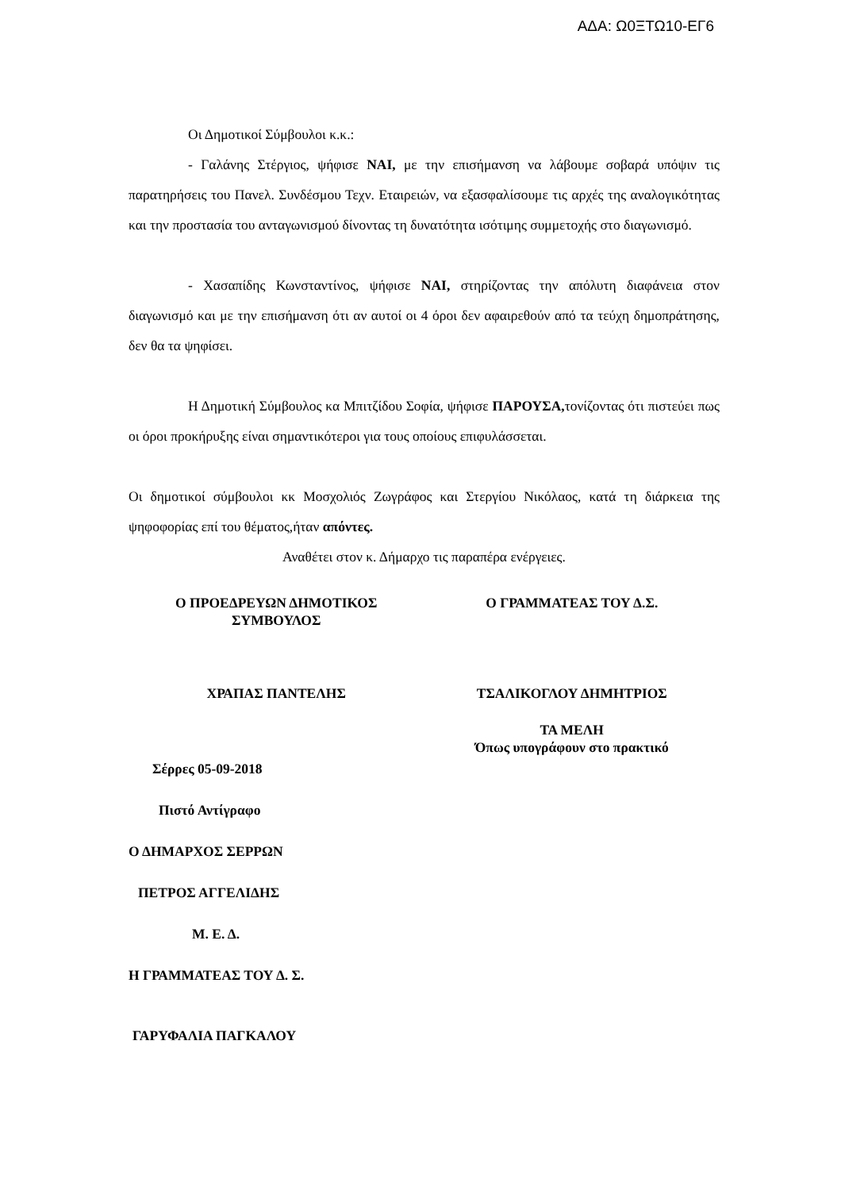ΑΔΑ: Ω0ΞΤΩ10-ΕΓ6
Οι Δημοτικοί Σύμβουλοι κ.κ.:
- Γαλάνης Στέργιος, ψήφισε ΝΑΙ, με την επισήμανση να λάβουμε σοβαρά υπόψιν τις παρατηρήσεις του Πανελ. Συνδέσμου Τεχν. Εταιρειών, να εξασφαλίσουμε τις αρχές της αναλογικότητας και την προστασία του ανταγωνισμού δίνοντας τη δυνατότητα ισότιμης συμμετοχής στο διαγωνισμό.
- Χασαπίδης Κωνσταντίνος, ψήφισε ΝΑΙ, στηρίζοντας την απόλυτη διαφάνεια στον διαγωνισμό και με την επισήμανση ότι αν αυτοί οι 4 όροι δεν αφαιρεθούν από τα τεύχη δημοπράτησης, δεν θα τα ψηφίσει.
Η Δημοτική Σύμβουλος κα Μπιτζίδου Σοφία, ψήφισε ΠΑΡΟΥΣΑ, τονίζοντας ότι πιστεύει πως οι όροι προκήρυξης είναι σημαντικότεροι για τους οποίους επιφυλάσσεται.
Οι δημοτικοί σύμβουλοι κκ Μοσχολιός Ζωγράφος και Στεργίου Νικόλαος, κατά τη διάρκεια της ψηφοφορίας επί του θέματος,ήταν απόντες.
Αναθέτει στον κ. Δήμαρχο τις παραπέρα ενέργειες.
Ο ΠΡΟΕΔΡΕΥΩΝ ΔΗΜΟΤΙΚΟΣ
ΣΥΜΒΟΥΛΟΣ
Ο ΓΡΑΜΜΑΤΕΑΣ ΤΟΥ Δ.Σ.
ΧΡΑΠΑΣ ΠΑΝΤΕΛΗΣ ΤΣΑΛΙΚΟΓΛΟΥ ΔΗΜΗΤΡΙΟΣ
ΤΑ ΜΕΛΗ
Όπως υπογράφουν στο πρακτικό
Σέρρες 05-09-2018
Πιστό Αντίγραφο
Ο ΔΗΜΑΡΧΟΣ ΣΕΡΡΩΝ
ΠΕΤΡΟΣ ΑΓΓΕΛΙΔΗΣ
Μ. Ε. Δ.
Η ΓΡΑΜΜΑΤΕΑΣ ΤΟΥ Δ. Σ.
ΓΑΡΥΦΑΛΙΑ ΠΑΓΚΑΛΟΥ